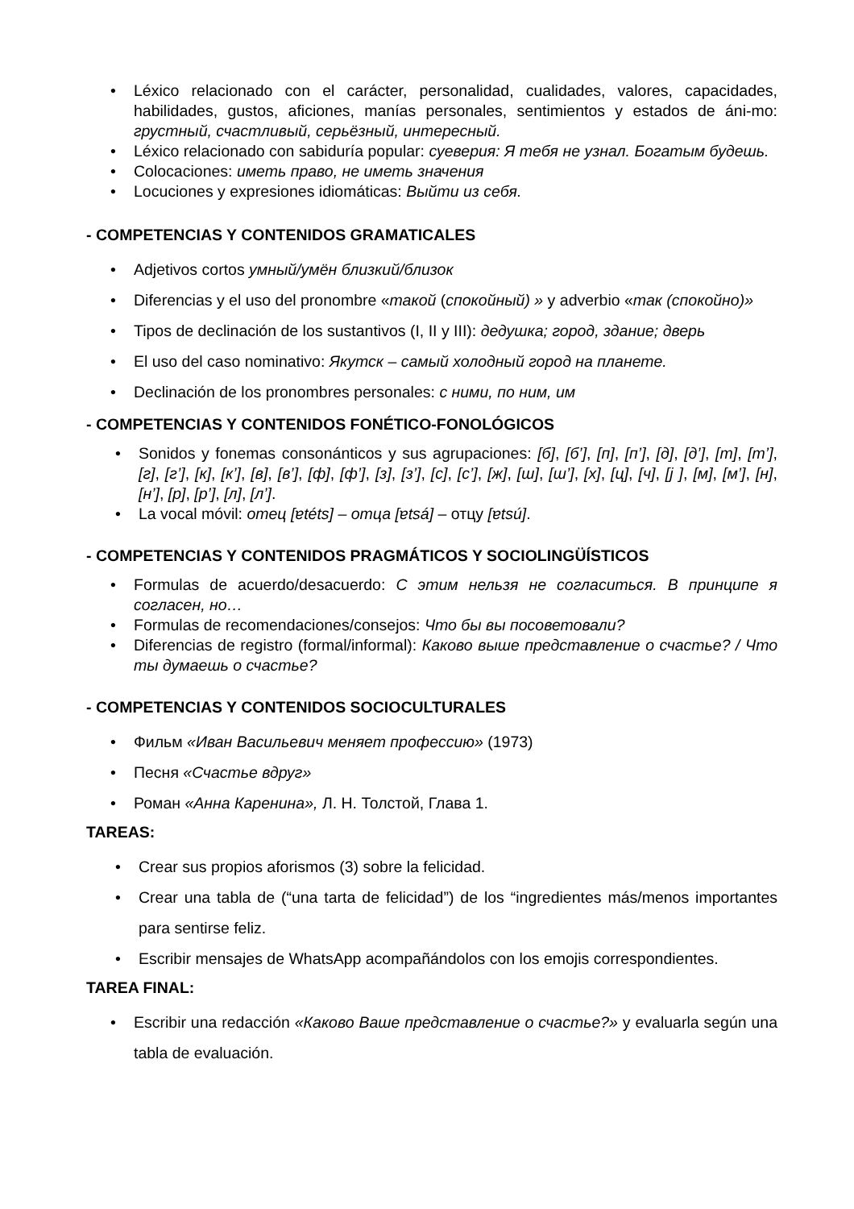• Léxico relacionado con el carácter, personalidad, cualidades, valores, capacidades, habilidades, gustos, aficiones, manías personales, sentimientos y estados de áni-mo: грустный, счастливый, серьёзный, интересный.
• Léxico relacionado con sabiduría popular: суеверия: Я тебя не узнал. Богатым будешь.
• Colocaciones: иметь право, не иметь значения
• Locuciones y expresiones idiomáticas: Выйти из себя.
- COMPETENCIAS Y CONTENIDOS GRAMATICALES
• Adjetivos cortos умный/умён близкий/близок
• Diferencias y el uso del pronombre «такой (спокойный) » y adverbio «так (спокойно)»
• Tipos de declinación de los sustantivos (I, II y III): дедушка; город, здание; дверь
• El uso del caso nominativo: Якутск – самый холодный город на планете.
• Declinación de los pronombres personales: с ними, по ним, им
- COMPETENCIAS Y CONTENIDOS FONÉTICO-FONOLÓGICOS
• Sonidos y fonemas consonánticos y sus agrupaciones: [б], [б’], [п], [п’], [д], [д’], [т], [т’], [г], [г’], [к], [к’], [в], [в’], [ф], [ф’], [з], [з’], [с], [с’], [ж], [ш], [ш’], [х], [ц], [ч], [j ], [м], [м’], [н], [н’], [р], [р’], [л], [л’].
• La vocal móvil: отец [ɐtéts] – отца [ɐtsá] – отцу [ɐtsú].
- COMPETENCIAS Y CONTENIDOS PRAGMÁTICOS Y SOCIOLINGÜÍSTICOS
• Formulas de acuerdo/desacuerdo: С этим нельзя не согласиться. В принципе я согласен, но…
• Formulas de recomendaciones/consejos: Что бы вы посоветовали?
• Diferencias de registro (formal/informal): Каково выше представление о счастье? / Что ты думаешь о счастье?
- COMPETENCIAS Y CONTENIDOS SOCIOCULTURALES
• Фильм «Иван Васильевич меняет профессию» (1973)
• Песня «Счастье вдруг»
• Роман «Анна Каренина», Л. Н. Толстой, Глава 1.
TAREAS:
• Crear sus propios aforismos (3) sobre la felicidad.
• Crear una tabla de (“una tarta de felicidad”) de los “ingredientes más/menos importantes para sentirse feliz.
• Escribir mensajes de WhatsApp acompañándolos con los emojis correspondientes.
TAREA FINAL:
• Escribir una redacción «Каково Ваше представление о счастье?» y evaluarla según una tabla de evaluación.